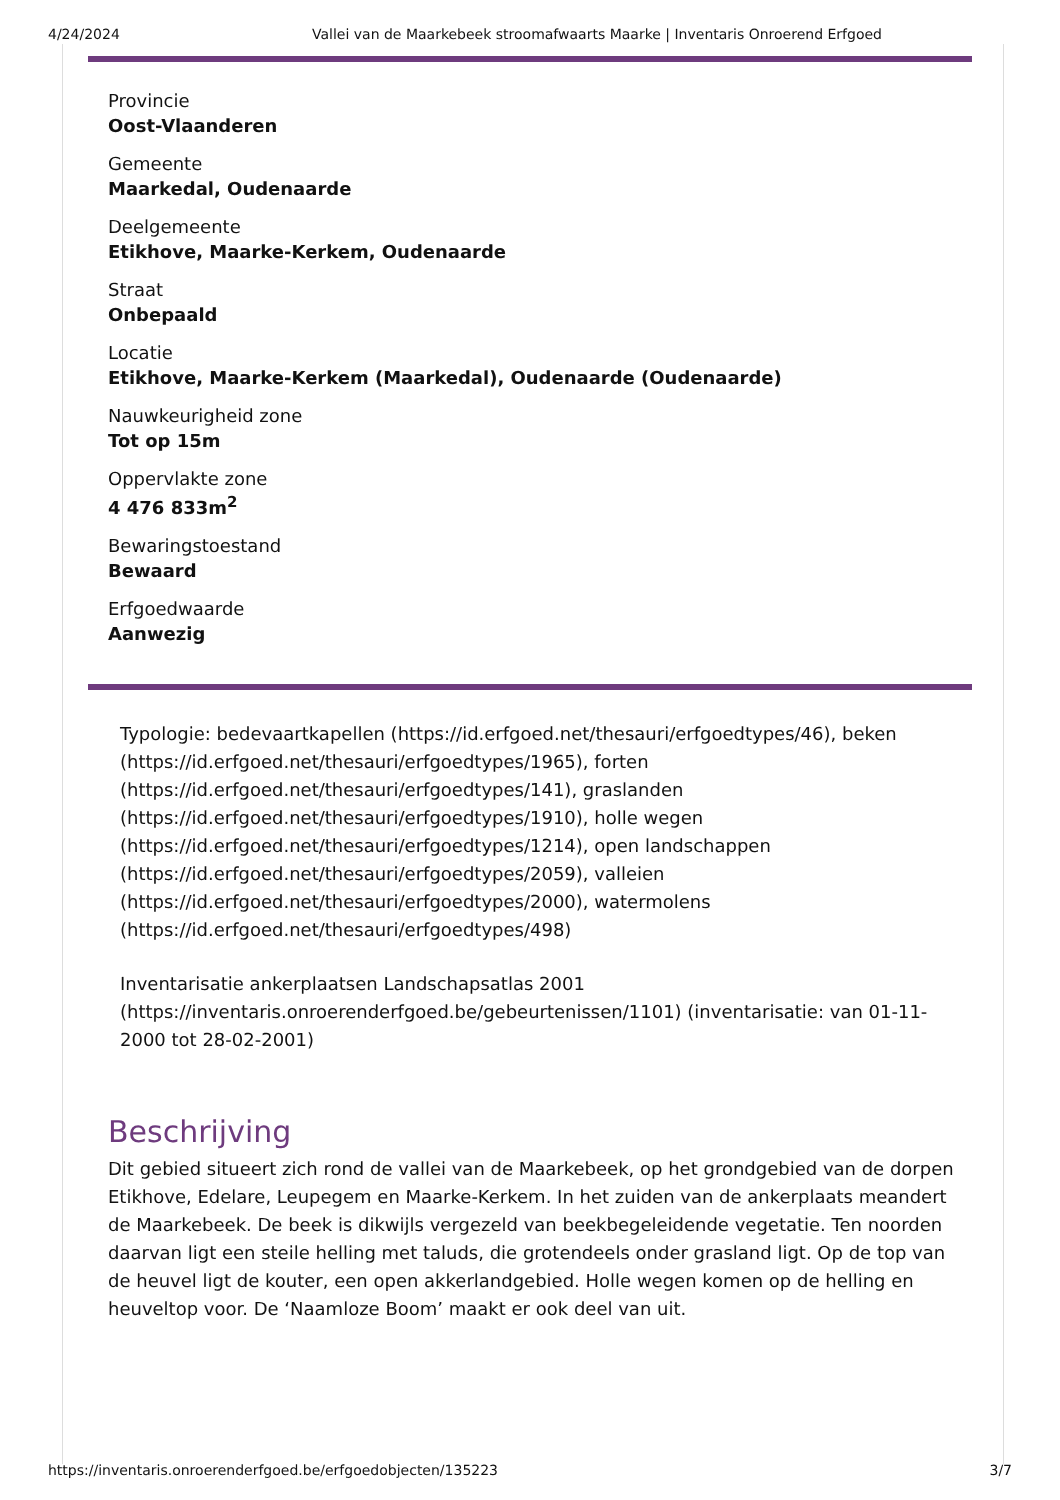4/24/2024 Vallei van de Maarkebeek stroomafwaarts Maarke | Inventaris Onroerend Erfgoed
Provincie
Oost-Vlaanderen
Gemeente
Maarkedal, Oudenaarde
Deelgemeente
Etikhove, Maarke-Kerkem, Oudenaarde
Straat
Onbepaald
Locatie
Etikhove, Maarke-Kerkem (Maarkedal), Oudenaarde (Oudenaarde)
Nauwkeurigheid zone
Tot op 15m
Oppervlakte zone
4 476 833m<sup>2</sup>
Bewaringstoestand
Bewaard
Erfgoedwaarde
Aanwezig
Typologie: bedevaartkapellen (https://id.erfgoed.net/thesauri/erfgoedtypes/46), beken (https://id.erfgoed.net/thesauri/erfgoedtypes/1965), forten (https://id.erfgoed.net/thesauri/erfgoedtypes/141), graslanden (https://id.erfgoed.net/thesauri/erfgoedtypes/1910), holle wegen (https://id.erfgoed.net/thesauri/erfgoedtypes/1214), open landschappen (https://id.erfgoed.net/thesauri/erfgoedtypes/2059), valleien (https://id.erfgoed.net/thesauri/erfgoedtypes/2000), watermolens (https://id.erfgoed.net/thesauri/erfgoedtypes/498)
Inventarisatie ankerplaatsen Landschapsatlas 2001 (https://inventaris.onroerenderfgoed.be/gebeurtenissen/1101) (inventarisatie: van 01-11-2000 tot 28-02-2001)
Beschrijving
Dit gebied situeert zich rond de vallei van de Maarkebeek, op het grondgebied van de dorpen Etikhove, Edelare, Leupegem en Maarke-Kerkem. In het zuiden van de ankerplaats meandert de Maarkebeek. De beek is dikwijls vergezeld van beekbegeleidende vegetatie. Ten noorden daarvan ligt een steile helling met taluds, die grotendeels onder grasland ligt. Op de top van de heuvel ligt de kouter, een open akkerlandgebied. Holle wegen komen op de helling en heuveltop voor. De ‘Naamloze Boom’ maakt er ook deel van uit.
https://inventaris.onroerenderfgoed.be/erfgoedobjecten/135223 3/7